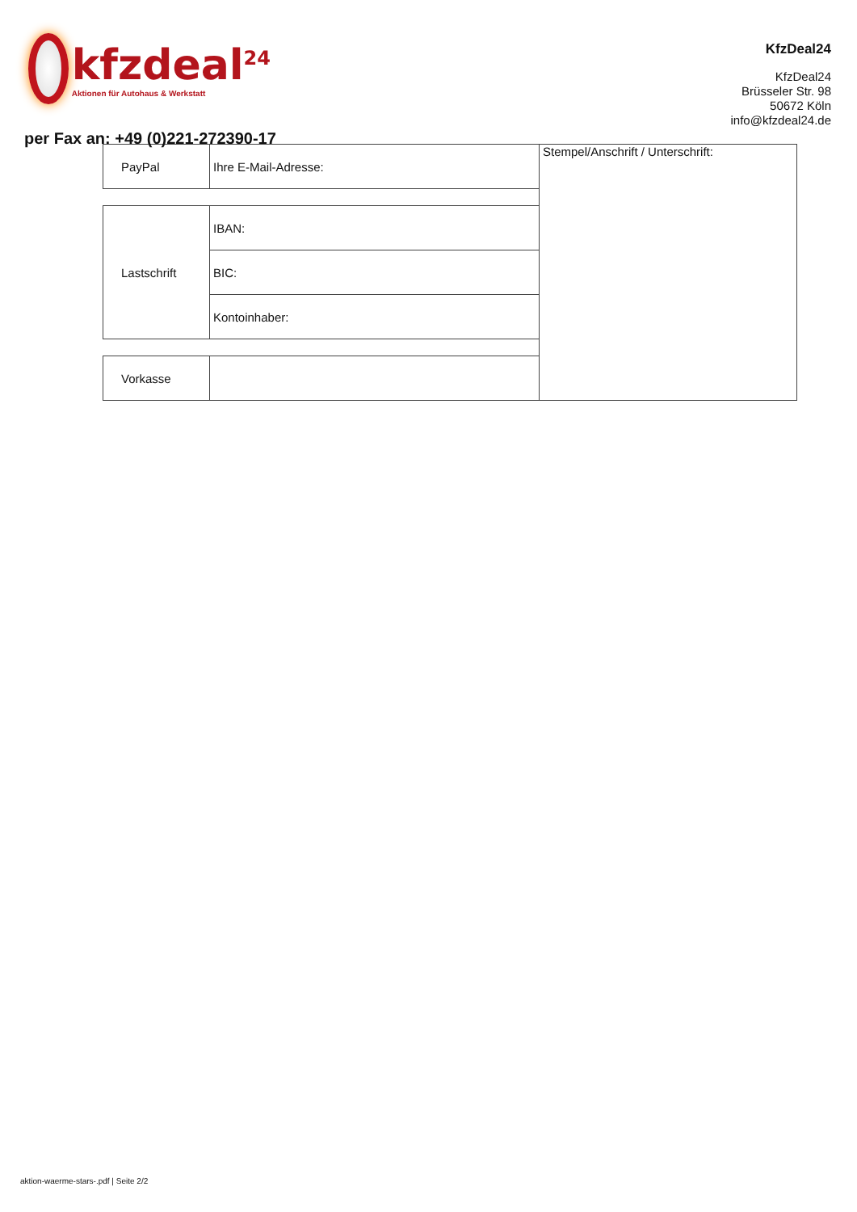kfzdeal<sup>24</sup>
Aktionen für Autohaus & Werkstatt
KfzDeal24
KfzDeal24
Brüsseler Str. 98
50672 Köln
info@kfzdeal24.de
per Fax an: +49 (0)221-272390-17
| PayPal | Ihre E-Mail-Adresse: | Stempel/Anschrift / Unterschrift: |
| Lastschrift | IBAN: | |
| | BIC: | |
| | Kontoinhaber: | |
| Vorkasse | | |
aktion-waerme-stars-.pdf | Seite 2/2